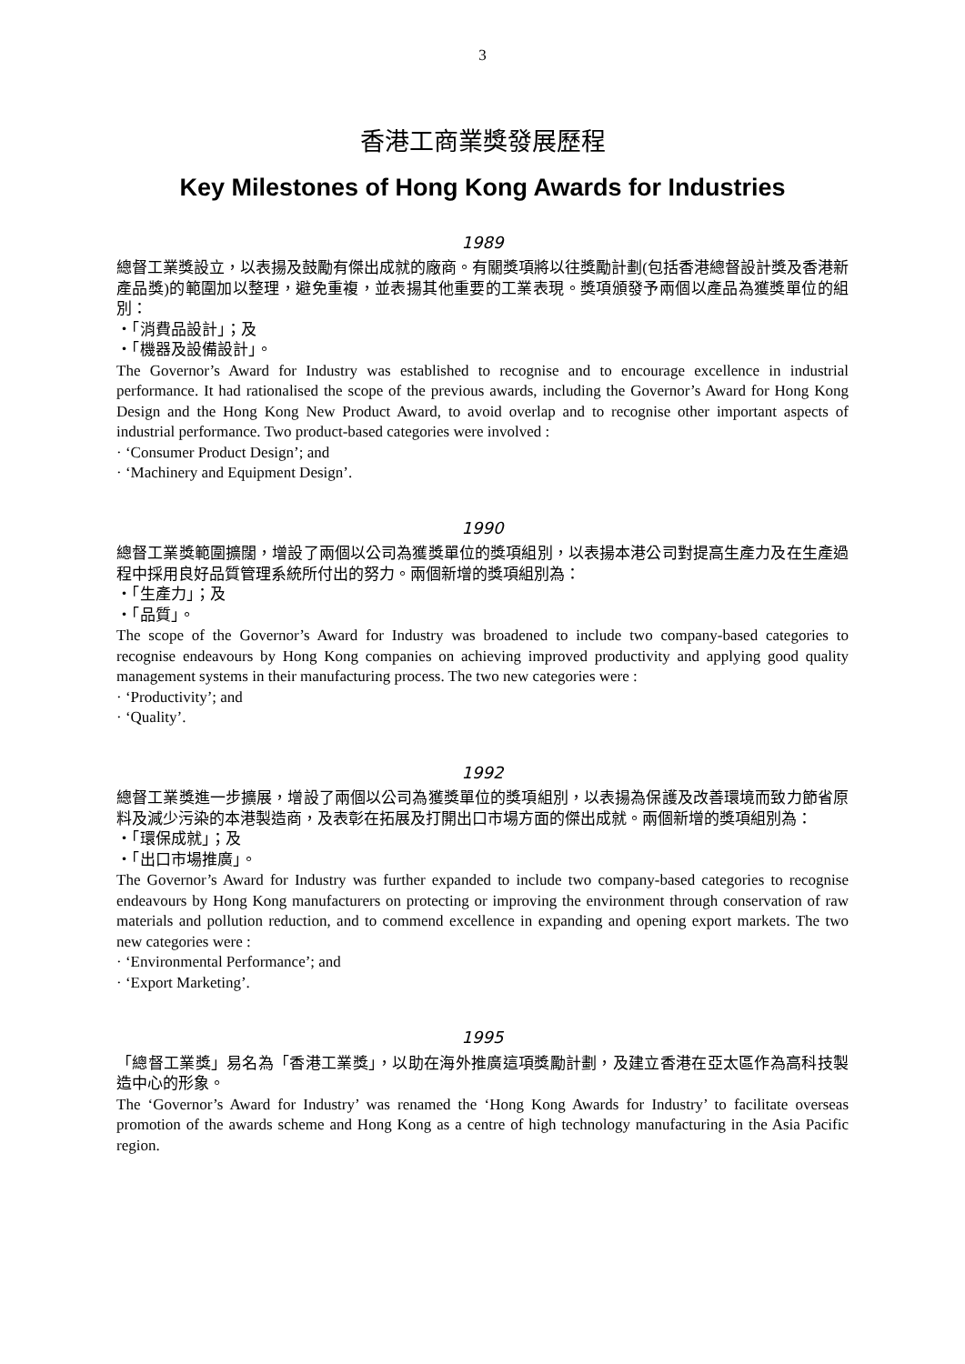3
香港工商業獎發展歷程
Key Milestones of Hong Kong Awards for Industries
1989
總督工業獎設立，以表揚及鼓勵有傑出成就的廠商。有關獎項將以往獎勵計劃(包括香港總督設計獎及香港新產品獎)的範圍加以整理，避免重複，並表揚其他重要的工業表現。獎項頒發予兩個以產品為獲獎單位的組別：
・「消費品設計」；及
・「機器及設備設計」。
The Governor’s Award for Industry was established to recognise and to encourage excellence in industrial performance. It had rationalised the scope of the previous awards, including the Governor’s Award for Hong Kong Design and the Hong Kong New Product Award, to avoid overlap and to recognise other important aspects of industrial performance. Two product-based categories were involved :
· ‘Consumer Product Design’; and
· ‘Machinery and Equipment Design’.
1990
總督工業獎範圍擴闊，增設了兩個以公司為獲獎單位的獎項組別，以表揚本港公司對提高生產力及在生產過程中採用良好品質管理系統所付出的努力。兩個新增的獎項組別為：
・「生產力」；及
・「品質」。
The scope of the Governor’s Award for Industry was broadened to include two company-based categories to recognise endeavours by Hong Kong companies on achieving improved productivity and applying good quality management systems in their manufacturing process. The two new categories were :
· ‘Productivity’; and
· ‘Quality’.
1992
總督工業獎進一步擴展，增設了兩個以公司為獲獎單位的獎項組別，以表揚為保護及改善環境而致力節省原料及減少污染的本港製造商，及表彰在拓展及打開出口市場方面的傑出成就。兩個新增的獎項組別為：
・「環保成就」；及
・「出口市場推廣」。
The Governor’s Award for Industry was further expanded to include two company-based categories to recognise endeavours by Hong Kong manufacturers on protecting or improving the environment through conservation of raw materials and pollution reduction, and to commend excellence in expanding and opening export markets. The two new categories were :
· ‘Environmental Performance’; and
· ‘Export Marketing’.
1995
「總督工業獎」易名為「香港工業獎」，以助在海外推廣這項獎勵計劃，及建立香港在亞太區作為高科技製造中心的形象。
The ‘Governor’s Award for Industry’ was renamed the ‘Hong Kong Awards for Industry’ to facilitate overseas promotion of the awards scheme and Hong Kong as a centre of high technology manufacturing in the Asia Pacific region.